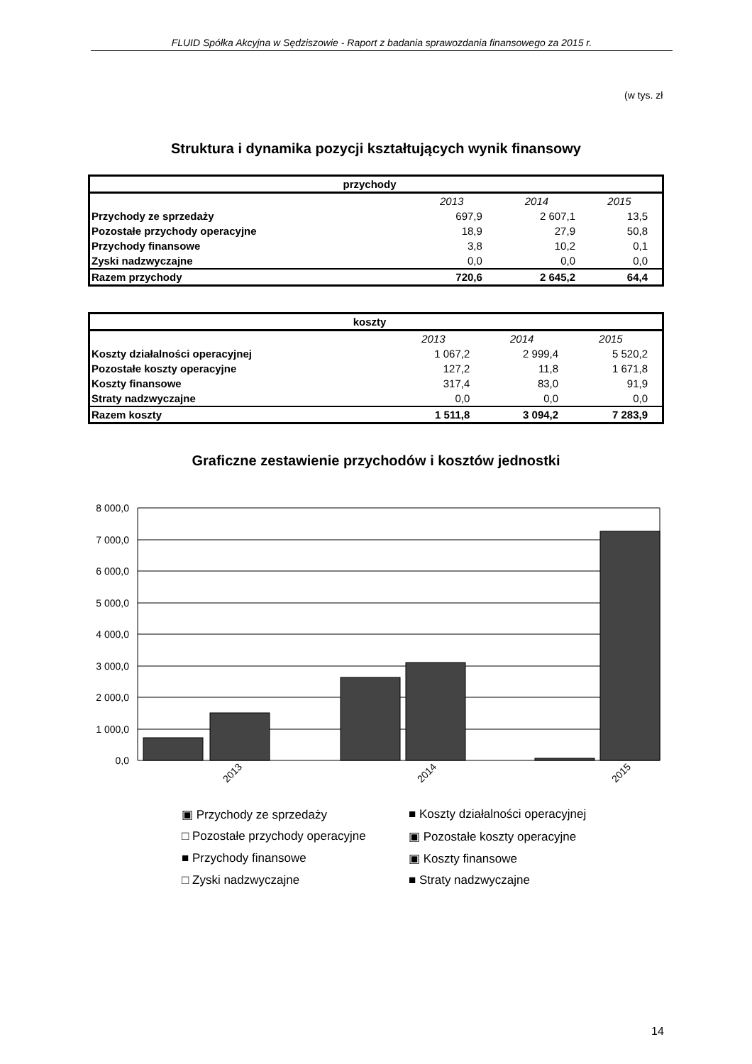FLUID Spółka Akcyjna w Sędziszowie - Raport z badania sprawozdania finansowego za 2015 r.
(w tys. zł
Struktura i dynamika pozycji kształtujących wynik finansowy
| przychody | | | |
| --- | --- | --- | --- |
| | 2013 | 2014 | 2015 |
| Przychody ze sprzedaży | 697,9 | 2 607,1 | 13,5 |
| Pozostałe przychody operacyjne | 18,9 | 27,9 | 50,8 |
| Przychody finansowe | 3,8 | 10,2 | 0,1 |
| Zyski nadzwyczajne | 0,0 | 0,0 | 0,0 |
| Razem przychody | 720,6 | 2 645,2 | 64,4 |
| koszty | | | |
| --- | --- | --- | --- |
| | 2013 | 2014 | 2015 |
| Koszty działalności operacyjnej | 1 067,2 | 2 999,4 | 5 520,2 |
| Pozostałe koszty operacyjne | 127,2 | 11,8 | 1 671,8 |
| Koszty finansowe | 317,4 | 83,0 | 91,9 |
| Straty nadzwyczajne | 0,0 | 0,0 | 0,0 |
| Razem koszty | 1 511,8 | 3 094,2 | 7 283,9 |
Graficzne zestawienie przychodów i kosztów jednostki
8 000,0
7 000,0
6 000,0
5 000,0
4 000,0
3 000,0
2 000,0
1 000,0
0,0
2013
2014
2015
▣ Przychody ze sprzedaży
■ Koszty działalności operacyjnej
□ Pozostałe przychody operacyjne
▣ Pozostałe koszty operacyjne
■ Przychody finansowe
▣ Koszty finansowe
□ Zyski nadzwyczajne
■ Straty nadzwyczajne
14